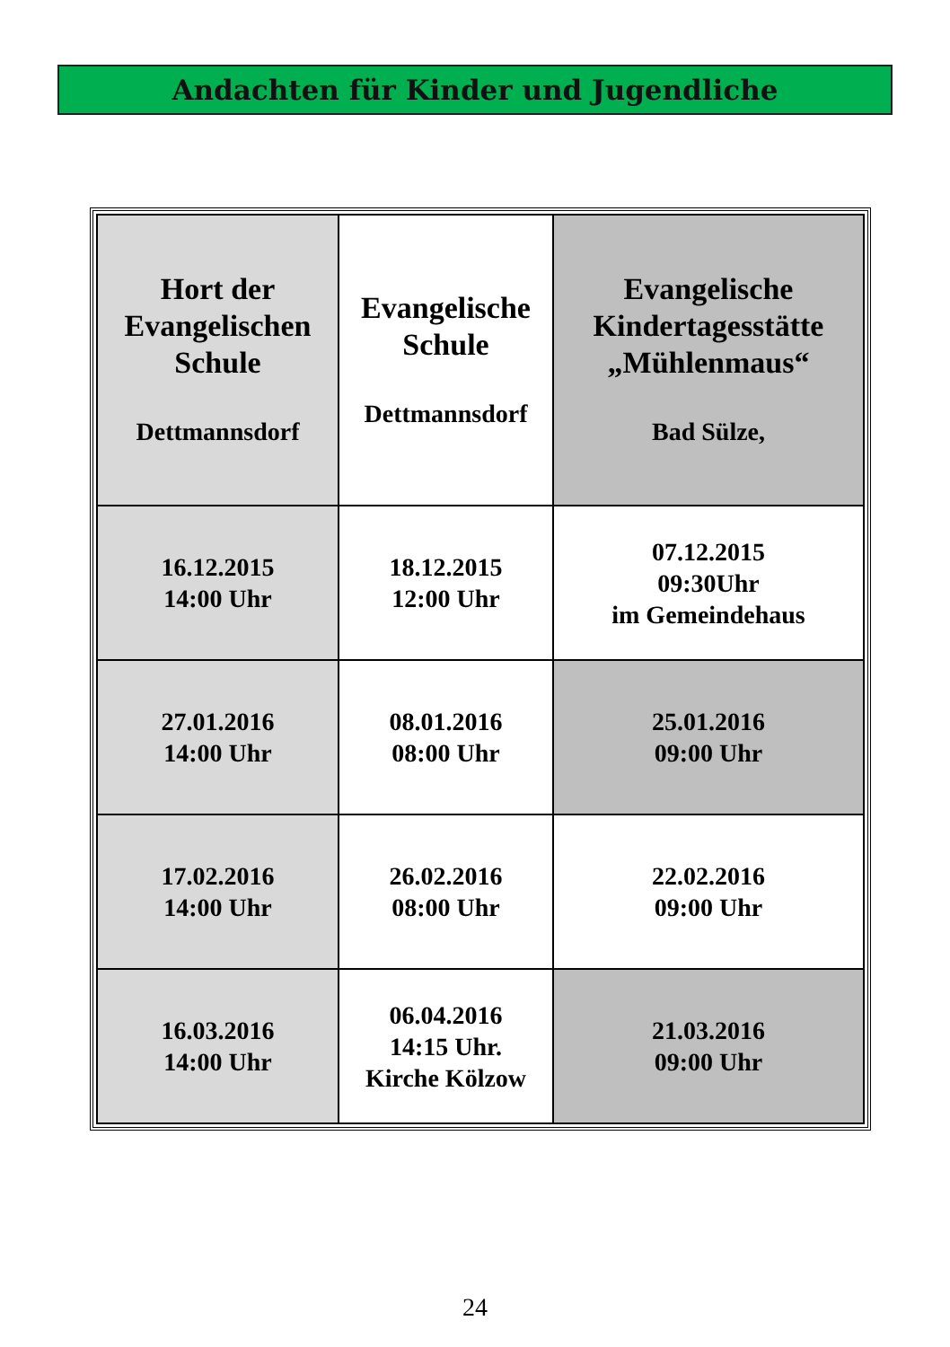Andachten für Kinder und Jugendliche
| Hort der Evangelischen Schule Dettmannsdorf | Evangelische Schule Dettmannsdorf | Evangelische Kindertagesstätte „Mühlenmaus“ Bad Sülze, |
| --- | --- | --- |
| 16.12.2015 14:00 Uhr | 18.12.2015 12:00 Uhr | 07.12.2015 09:30Uhr im Gemeindehaus |
| 27.01.2016 14:00 Uhr | 08.01.2016 08:00 Uhr | 25.01.2016 09:00 Uhr |
| 17.02.2016 14:00 Uhr | 26.02.2016 08:00 Uhr | 22.02.2016 09:00 Uhr |
| 16.03.2016 14:00 Uhr | 06.04.2016 14:15 Uhr. Kirche Kölzow | 21.03.2016 09:00 Uhr |
24